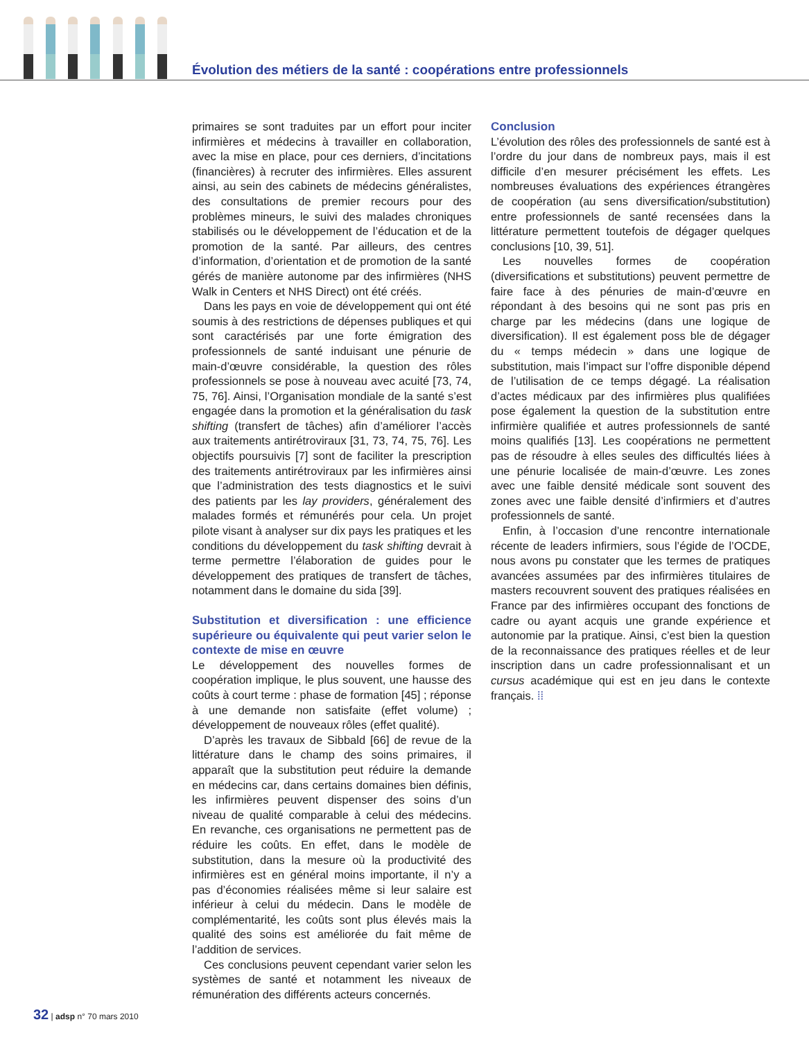Évolution des métiers de la santé : coopérations entre professionnels
primaires se sont traduites par un effort pour inciter infirmières et médecins à travailler en collaboration, avec la mise en place, pour ces derniers, d’incitations (financières) à recruter des infirmières. Elles assurent ainsi, au sein des cabinets de médecins généralistes, des consultations de premier recours pour des problèmes mineurs, le suivi des malades chroniques stabilisés ou le développement de l’éducation et de la promotion de la santé. Par ailleurs, des centres d’information, d’orientation et de promotion de la santé gérés de manière autonome par des infirmières (NHS Walk in Centers et NHS Direct) ont été créés.
Dans les pays en voie de développement qui ont été soumis à des restrictions de dépenses publiques et qui sont caractérisés par une forte émigration des professionnels de santé induisant une pénurie de main-d’œuvre considérable, la question des rôles professionnels se pose à nouveau avec acuité [73, 74, 75, 76]. Ainsi, l’Organisation mondiale de la santé s’est engagée dans la promotion et la généralisation du task shifting (transfert de tâches) afin d’améliorer l’accès aux traitements antirétroviraux [31, 73, 74, 75, 76]. Les objectifs poursuivis [7] sont de faciliter la prescription des traitements antirétroviraux par les infirmières ainsi que l’administration des tests diagnostics et le suivi des patients par les lay providers, généralement des malades formés et rémunérés pour cela. Un projet pilote visant à analyser sur dix pays les pratiques et les conditions du développement du task shifting devrait à terme permettre l’élaboration de guides pour le développement des pratiques de transfert de tâches, notamment dans le domaine du sida [39].
Substitution et diversification : une efficience supérieure ou équivalente qui peut varier selon le contexte de mise en œuvre
Le développement des nouvelles formes de coopération implique, le plus souvent, une hausse des coûts à court terme : phase de formation [45] ; réponse à une demande non satisfaite (effet volume) ; développement de nouveaux rôles (effet qualité).
D’après les travaux de Sibbald [66] de revue de la littérature dans le champ des soins primaires, il apparaît que la substitution peut réduire la demande en médecins car, dans certains domaines bien définis, les infirmières peuvent dispenser des soins d’un niveau de qualité comparable à celui des médecins. En revanche, ces organisations ne permettent pas de réduire les coûts. En effet, dans le modèle de substitution, dans la mesure où la productivité des infirmières est en général moins importante, il n’y a pas d’économies réalisées même si leur salaire est inférieur à celui du médecin. Dans le modèle de complémentarité, les coûts sont plus élevés mais la qualité des soins est améliorée du fait même de l’addition de services.
Ces conclusions peuvent cependant varier selon les systèmes de santé et notamment les niveaux de rémunération des différents acteurs concernés.
Conclusion
L’évolution des rôles des professionnels de santé est à l’ordre du jour dans de nombreux pays, mais il est difficile d’en mesurer précisément les effets. Les nombreuses évaluations des expériences étrangères de coopération (au sens diversification/substitution) entre professionnels de santé recensées dans la littérature permettent toutefois de dégager quelques conclusions [10, 39, 51].
Les nouvelles formes de coopération (diversifications et substitutions) peuvent permettre de faire face à des pénuries de main-d’œuvre en répondant à des besoins qui ne sont pas pris en charge par les médecins (dans une logique de diversification). Il est également poss ble de dégager du « temps médecin » dans une logique de substitution, mais l’impact sur l’offre disponible dépend de l’utilisation de ce temps dégagé. La réalisation d’actes médicaux par des infirmières plus qualifiées pose également la question de la substitution entre infirmière qualifiée et autres professionnels de santé moins qualifiés [13]. Les coopérations ne permettent pas de résoudre à elles seules des difficultés liées à une pénurie localisée de main-d’œuvre. Les zones avec une faible densité médicale sont souvent des zones avec une faible densité d’infirmiers et d’autres professionnels de santé.
Enfin, à l’occasion d’une rencontre internationale récente de leaders infirmiers, sous l’égide de l’OCDE, nous avons pu constater que les termes de pratiques avancées assumées par des infirmières titulaires de masters recouvrent souvent des pratiques réalisées en France par des infirmières occupant des fonctions de cadre ou ayant acquis une grande expérience et autonomie par la pratique. Ainsi, c’est bien la question de la reconnaissance des pratiques réelles et de leur inscription dans un cadre professionnalisant et un cursus académique qui est en jeu dans le contexte français. ⁞⁞
32 | adsp n° 70 mars 2010